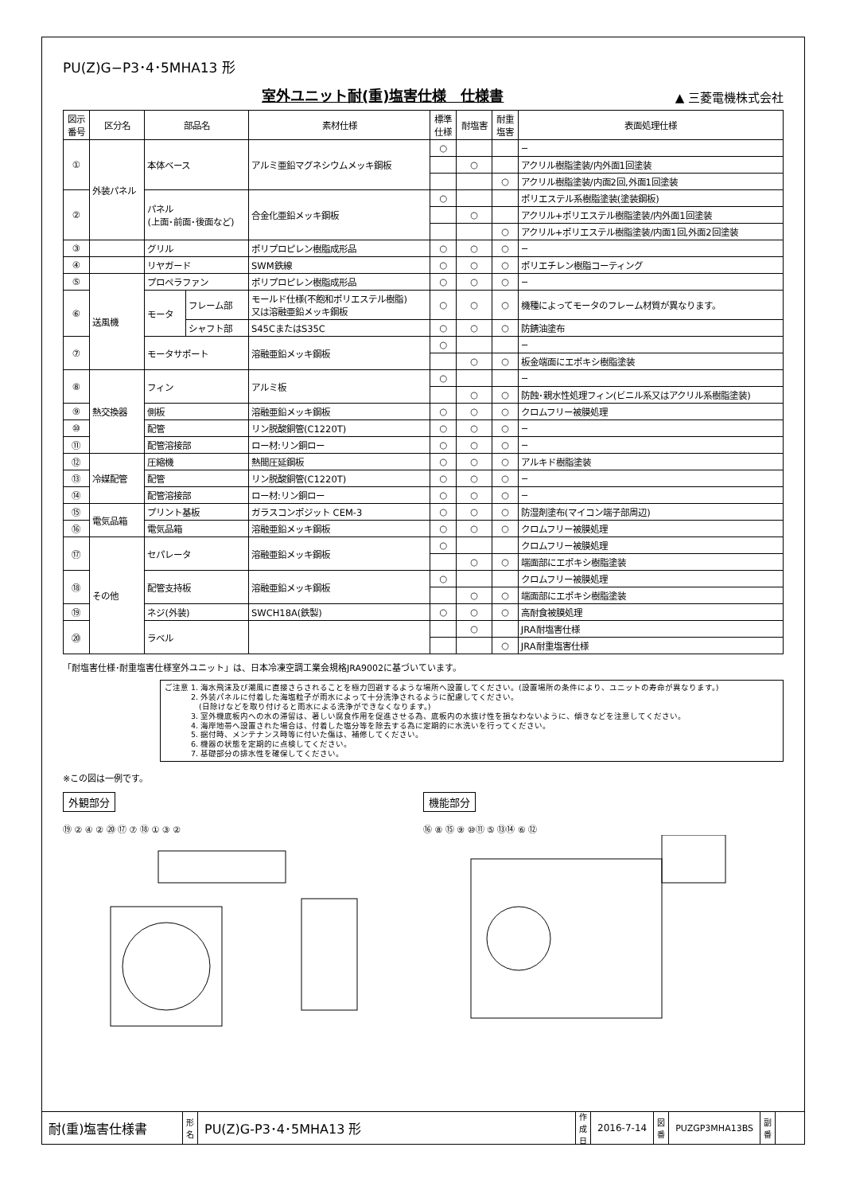PU(Z)G−P3･4･5MHA13 形
室外ユニット耐(重)塩害仕様　仕様書
▲ 三菱電機株式会社
| 図示 番号 | 区分名 | 部品名 | | 素材仕様 | 標準 仕様 | 耐塩害 | 耐重 塩害 | 表面処理仕様 |
| --- | --- | --- | --- | --- | --- | --- | --- | --- |
| ① | 外装パネル | 本体ベース | | アルミ亜鉛マグネシウムメッキ鋼板 | ○ | | | − |
| | | | | | | ○ | | アクリル樹脂塗装/内外面1回塗装 |
| | | | | | | | ○ | アクリル樹脂塗装/内面2回,外面1回塗装 |
| ② | | パネル (上面･前面･後面など) | | 合金化亜鉛メッキ鋼板 | ○ | | | ポリエステル系樹脂塗装(塗装鋼板) |
| | | | | | | ○ | | アクリル+ポリエステル樹脂塗装/内外面1回塗装 |
| | | | | | | | ○ | アクリル+ポリエステル樹脂塗装/内面1回,外面2回塗装 |
| ③ | | グリル | | ポリプロピレン樹脂成形品 | ○ | ○ | ○ | − |
| ④ | | リヤガード | | SWM鉄線 | ○ | ○ | ○ | ポリエチレン樹脂コーティング |
| ⑤ | 送風機 | プロペラファン | | ポリプロピレン樹脂成形品 | ○ | ○ | ○ | − |
| ⑥ | | モータ | フレーム部 | モールド仕様(不飽和ポリエステル樹脂) 又は溶融亜鉛メッキ鋼板 | ○ | ○ | ○ | 機種によってモータのフレーム材質が異なります。 |
| | | | シャフト部 | S45CまたはS35C | ○ | ○ | ○ | 防錆油塗布 |
| ⑦ | | モータサポート | | 溶融亜鉛メッキ鋼板 | ○ | | | − |
| | | | | | | ○ | ○ | 板金端面にエポキシ樹脂塗装 |
| ⑧ | 熱交換器 | フィン | | アルミ板 | ○ | | | − |
| | | | | | | ○ | ○ | 防蝕･親水性処理フィン(ビニル系又はアクリル系樹脂塗装) |
| ⑨ | | 側板 | | 溶融亜鉛メッキ鋼板 | ○ | ○ | ○ | クロムフリー被膜処理 |
| ⑩ | | 配管 | | リン脱酸銅管(C1220T) | ○ | ○ | ○ | − |
| ⑪ | | 配管溶接部 | | ロー材:リン銅ロー | ○ | ○ | ○ | − |
| ⑫ | 冷媒配管 | 圧縮機 | | 熱間圧延鋼板 | ○ | ○ | ○ | アルキド樹脂塗装 |
| ⑬ | | 配管 | | リン脱酸銅管(C1220T) | ○ | ○ | ○ | − |
| ⑭ | | 配管溶接部 | | ロー材:リン銅ロー | ○ | ○ | ○ | − |
| ⑮ | 電気品箱 | プリント基板 | | ガラスコンポジット CEM-3 | ○ | ○ | ○ | 防湿剤塗布(マイコン端子部周辺) |
| ⑯ | | 電気品箱 | | 溶融亜鉛メッキ鋼板 | ○ | ○ | ○ | クロムフリー被膜処理 |
| ⑰ | その他 | セパレータ | | 溶融亜鉛メッキ鋼板 | ○ | | | クロムフリー被膜処理 |
| | | | | | | ○ | ○ | 端面部にエポキシ樹脂塗装 |
| ⑱ | | 配管支持板 | | 溶融亜鉛メッキ鋼板 | ○ | | | クロムフリー被膜処理 |
| | | | | | | ○ | ○ | 端面部にエポキシ樹脂塗装 |
| ⑲ | | ネジ(外装) | | SWCH18A(鉄製) | ○ | ○ | ○ | 高耐食被膜処理 |
| ⑳ | | ラベル | | | | ○ | | JRA耐塩害仕様 |
| | | | | | | | ○ | JRA耐重塩害仕様 |
「耐塩害仕様･耐重塩害仕様室外ユニット」は、日本冷凍空調工業会規格JRA9002に基づいています。
ご注意 1. 海水飛沫及び潮風に直接さらされることを極力回避するような場所へ設置してください。(設置場所の条件により、ユニットの寿命が異なります。)
　　　 2. 外装パネルに付着した海塩粒子が雨水によって十分洗浄されるように配慮してください。
　　　　 (日除けなどを取り付けると雨水による洗浄ができなくなります。)
　　　 3. 室外機底板内への水の滞留は、著しい腐食作用を促進させる為、底板内の水抜け性を損なわないように、傾きなどを注意してください。
　　　 4. 海岸地帯へ設置された場合は、付着した塩分等を除去する為に定期的に水洗いを行ってください。
　　　 5. 据付時、メンテナンス時等に付いた傷は、補修してください。
　　　 6. 機器の状態を定期的に点検してください。
　　　 7. 基礎部分の排水性を確保してください。
※この図は一例です。
外観部分
⑲ ② ④ ② ⑳ ⑰ ⑦ ⑱ ① ③ ②
機能部分
⑯ ⑧ ⑮ ⑨ ⑩⑪ ⑤ ⑬⑭ ⑥ ⑫
耐(重)塩害仕様書
形
名
PU(Z)G-P3･4･5MHA13 形
作
成
日
2016-7-14
図
番
PUZGP3MHA13BS
副
番